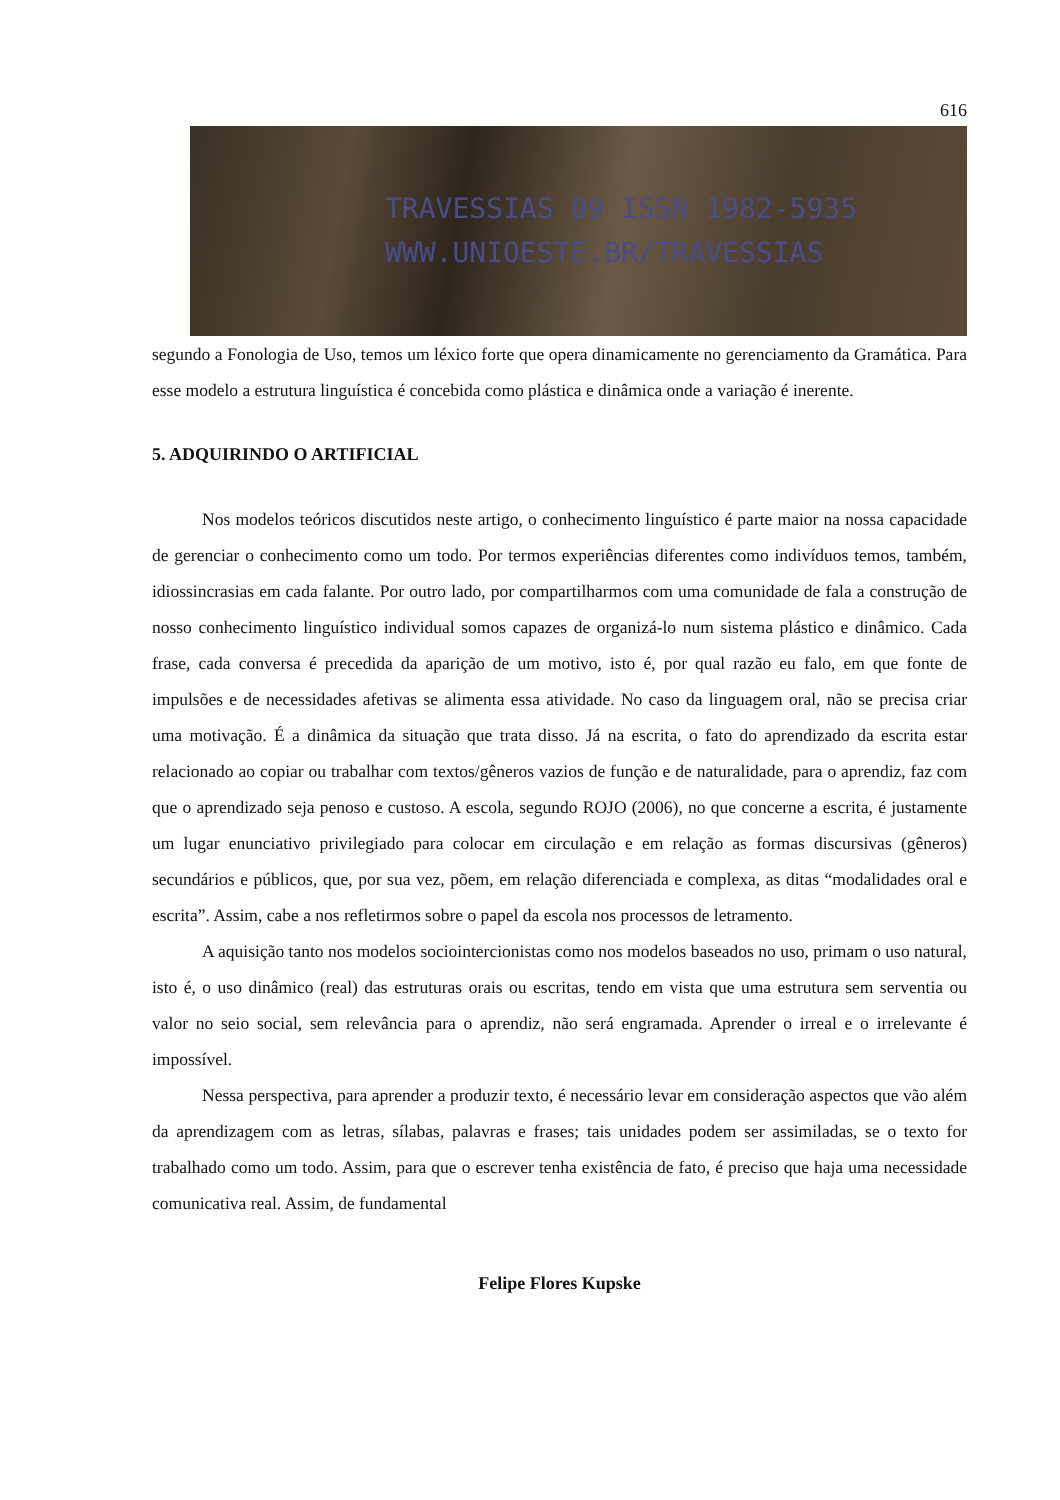616
TRAVESSIAS 09 ISSN 1982-5935
WWW.UNIOESTE.BR/TRAVESSIAS
segundo a Fonologia de Uso, temos um léxico forte que opera dinamicamente no gerenciamento da Gramática. Para esse modelo a estrutura linguística é concebida como plástica e dinâmica onde a variação é inerente.
5. ADQUIRINDO O ARTIFICIAL
Nos modelos teóricos discutidos neste artigo, o conhecimento linguístico é parte maior na nossa capacidade de gerenciar o conhecimento como um todo. Por termos experiências diferentes como indivíduos temos, também, idiossincrasias em cada falante. Por outro lado, por compartilharmos com uma comunidade de fala a construção de nosso conhecimento linguístico individual somos capazes de organizá-lo num sistema plástico e dinâmico. Cada frase, cada conversa é precedida da aparição de um motivo, isto é, por qual razão eu falo, em que fonte de impulsões e de necessidades afetivas se alimenta essa atividade. No caso da linguagem oral, não se precisa criar uma motivação. É a dinâmica da situação que trata disso. Já na escrita, o fato do aprendizado da escrita estar relacionado ao copiar ou trabalhar com textos/gêneros vazios de função e de naturalidade, para o aprendiz, faz com que o aprendizado seja penoso e custoso. A escola, segundo ROJO (2006), no que concerne a escrita, é justamente um lugar enunciativo privilegiado para colocar em circulação e em relação as formas discursivas (gêneros) secundários e públicos, que, por sua vez, põem, em relação diferenciada e complexa, as ditas “modalidades oral e escrita”. Assim, cabe a nos refletirmos sobre o papel da escola nos processos de letramento.
A aquisição tanto nos modelos sociointercionistas como nos modelos baseados no uso, primam o uso natural, isto é, o uso dinâmico (real) das estruturas orais ou escritas, tendo em vista que uma estrutura sem serventia ou valor no seio social, sem relevância para o aprendiz, não será engramada. Aprender o irreal e o irrelevante é impossível.
Nessa perspectiva, para aprender a produzir texto, é necessário levar em consideração aspectos que vão além da aprendizagem com as letras, sílabas, palavras e frases; tais unidades podem ser assimiladas, se o texto for trabalhado como um todo. Assim, para que o escrever tenha existência de fato, é preciso que haja uma necessidade comunicativa real. Assim, de fundamental
Felipe Flores Kupske